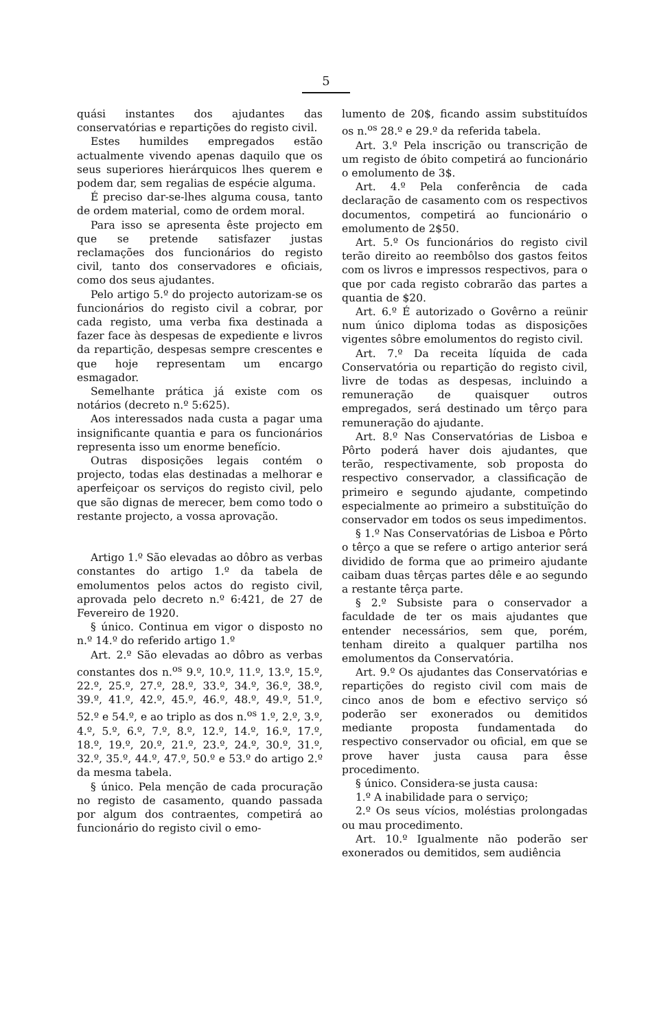5
quási instantes dos ajudantes das conservatórias e repartições do registo civil.
Estes humildes empregados estão actualmente vivendo apenas daquilo que os seus superiores hierárquicos lhes querem e podem dar, sem regalias de espécie alguma.
É preciso dar-se-lhes alguma cousa, tanto de ordem material, como de ordem moral.
Para isso se apresenta êste projecto em que se pretende satisfazer justas reclamações dos funcionários do registo civil, tanto dos conservadores e oficiais, como dos seus ajudantes.
Pelo artigo 5.º do projecto autorizam-se os funcionários do registo civil a cobrar, por cada registo, uma verba fixa destinada a fazer face às despesas de expediente e livros da repartição, despesas sempre crescentes e que hoje representam um encargo esmagador.
Semelhante prática já existe com os notários (decreto n.º 5:625).
Aos interessados nada custa a pagar uma insignificante quantia e para os funcionários representa isso um enorme benefício.
Outras disposições legais contém o projecto, todas elas destinadas a melhorar e aperfeiçoar os serviços do registo civil, pelo que são dignas de merecer, bem como todo o restante projecto, a vossa aprovação.
Artigo 1.º São elevadas ao dôbro as verbas constantes do artigo 1.º da tabela de emolumentos pelos actos do registo civil, aprovada pelo decreto n.º 6:421, de 27 de Fevereiro de 1920.
§ único. Continua em vigor o disposto no n.º 14.º do referido artigo 1.º
Art. 2.º São elevadas ao dôbro as verbas constantes dos n.<sup>os</sup> 9.º, 10.º, 11.º, 13.º, 15.º, 22.º, 25.º, 27.º, 28.º, 33.º, 34.º, 36.º, 38.º, 39.º, 41.º, 42.º, 45.º, 46.º, 48.º, 49.º, 51.º, 52.º e 54.º, e ao triplo as dos n.<sup>os</sup> 1.º, 2.º, 3.º, 4.º, 5.º, 6.º, 7.º, 8.º, 12.º, 14.º, 16.º, 17.º, 18.º, 19.º, 20.º, 21.º, 23.º, 24.º, 30.º, 31.º, 32.º, 35.º, 44.º, 47.º, 50.º e 53.º do artigo 2.º da mesma tabela.
§ único. Pela menção de cada procuração no registo de casamento, quando passada por algum dos contraentes, competirá ao funcionário do registo civil o emo-
lumento de 20$, ficando assim substituídos os n.<sup>os</sup> 28.º e 29.º da referida tabela.
Art. 3.º Pela inscrição ou transcrição de um registo de óbito competirá ao funcionário o emolumento de 3$.
Art. 4.º Pela conferência de cada declaração de casamento com os respectivos documentos, competirá ao funcionário o emolumento de 2$50.
Art. 5.º Os funcionários do registo civil terão direito ao reembôlso dos gastos feitos com os livros e impressos respectivos, para o que por cada registo cobrarão das partes a quantia de $20.
Art. 6.º É autorizado o Govêrno a reünir num único diploma todas as disposições vigentes sôbre emolumentos do registo civil.
Art. 7.º Da receita líquida de cada Conservatória ou repartição do registo civil, livre de todas as despesas, incluindo a remuneração de quaisquer outros empregados, será destinado um têrço para remuneração do ajudante.
Art. 8.º Nas Conservatórias de Lisboa e Pôrto poderá haver dois ajudantes, que terão, respectivamente, sob proposta do respectivo conservador, a classificação de primeiro e segundo ajudante, competindo especialmente ao primeiro a substituïção do conservador em todos os seus impedimentos.
§ 1.º Nas Conservatórias de Lisboa e Pôrto o têrço a que se refere o artigo anterior será dividido de forma que ao primeiro ajudante caibam duas têrças partes dêle e ao segundo a restante têrça parte.
§ 2.º Subsiste para o conservador a faculdade de ter os mais ajudantes que entender necessários, sem que, porém, tenham direito a qualquer partilha nos emolumentos da Conservatória.
Art. 9.º Os ajudantes das Conservatórias e repartições do registo civil com mais de cinco anos de bom e efectivo serviço só poderão ser exonerados ou demitidos mediante proposta fundamentada do respectivo conservador ou oficial, em que se prove haver justa causa para êsse procedimento.
§ único. Considera-se justa causa:
1.º A inabilidade para o serviço;
2.º Os seus vícios, moléstias prolongadas ou mau procedimento.
Art. 10.º Igualmente não poderão ser exonerados ou demitidos, sem audiência